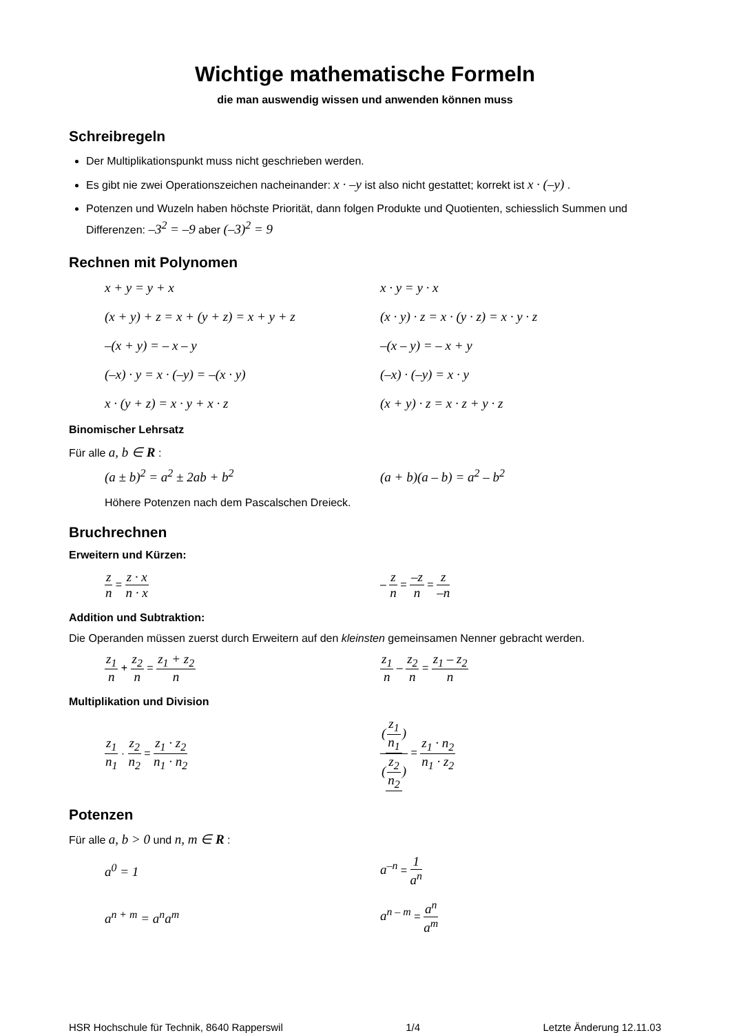Wichtige mathematische Formeln
die man auswendig wissen und anwenden können muss
Schreibregeln
Der Multiplikationspunkt muss nicht geschrieben werden.
Es gibt nie zwei Operationszeichen nacheinander: x · –y ist also nicht gestattet; korrekt ist x · (–y) .
Potenzen und Wuzeln haben höchste Priorität, dann folgen Produkte und Quotienten, schiesslich Summen und Differenzen: –3<sup>2</sup> = –9 aber (–3)<sup>2</sup> = 9
Rechnen mit Polynomen
x + y = y + x x · y = y · x
(x + y) + z = x + (y + z) = x + y + z
(x · y) · z = x · (y · z) = x · y · z
–(x + y) = – x – y –(x – y) = – x + y
(–x) · y = x · (–y) = –(x · y) (–x) · (–y) = x · y
x · (y + z) = x · y + x · z (x + y) · z = x · z + y · z
Binomischer Lehrsatz
Für alle a, b ∈ R :
(a ± b)<sup>2</sup> = a<sup>2</sup> ± 2ab + b<sup>2</sup> (a + b)(a – b) = a<sup>2</sup> – b<sup>2</sup>
Höhere Potenzen nach dem Pascalschen Dreieck.
Bruchrechnen
Erweitern und Kürzen:
z n = z · x n · x
– z n = –z n = z –n
Addition und Subtraktion:
Die Operanden müssen zuerst durch Erweitern auf den kleinsten gemeinsamen Nenner gebracht werden.
z<sub>1</sub> n + z<sub>2</sub> n = z<sub>1</sub> + z<sub>2</sub> n z<sub>1</sub> n – z<sub>2</sub> n = z<sub>1</sub> – z<sub>2</sub> n
Multiplikation und Division
z<sub>1</sub> n<sub>1</sub> · z<sub>2</sub> n<sub>2</sub> = z<sub>1</sub> · z<sub>2</sub> n<sub>1</sub> · n<sub>2</sub> (z<sub>1</sub> n<sub>1</sub>) (z<sub>2</sub> n<sub>2</sub>) = z<sub>1</sub> · n<sub>2</sub> n<sub>1</sub> · z<sub>2</sub>
Potenzen
Für alle a, b > 0 und n, m ∈ R :
a<sup>0</sup> = 1 a<sup>–n</sup> = 1 a<sup>n</sup>
a<sup>n + m</sup> = a<sup>n</sup>a<sup>m</sup> a<sup>n – m</sup> = a<sup>n</sup> a<sup>m</sup>
HSR Hochschule für Technik, 8640 Rapperswil 1/4 Letzte Änderung 12.11.03